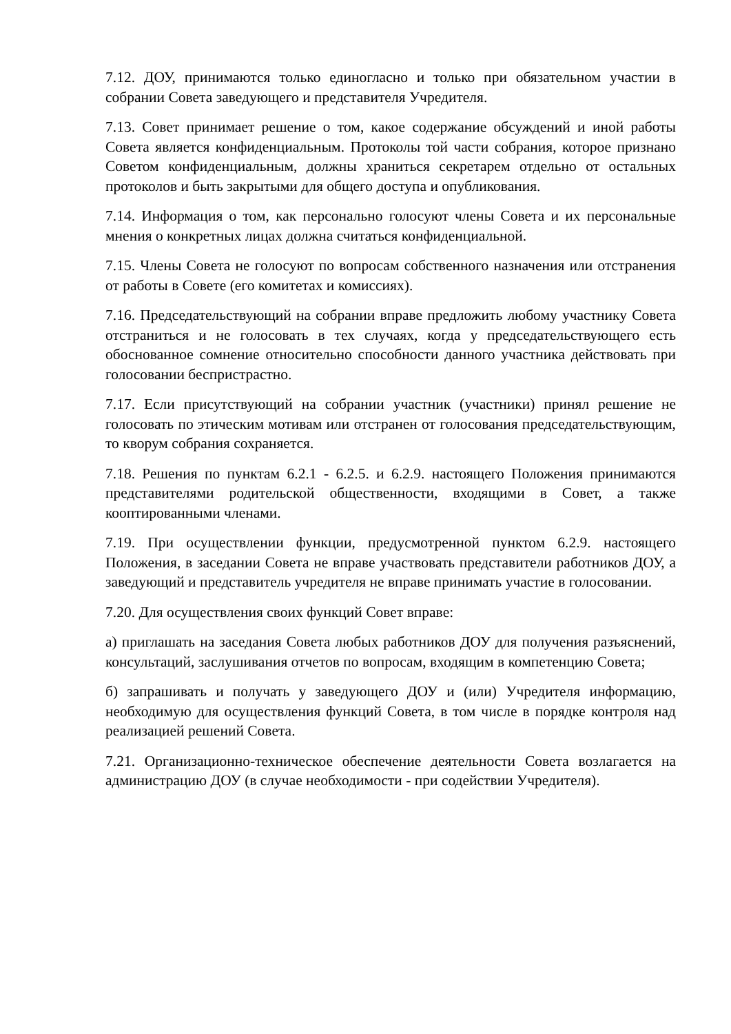7.12. ДОУ, принимаются только единогласно и только при обязательном участии в собрании Совета заведующего и представителя Учредителя.
7.13. Совет принимает решение о том, какое содержание обсуждений и иной работы Совета является конфиденциальным. Протоколы той части собрания, которое признано Советом конфиденциальным, должны храниться секретарем отдельно от остальных протоколов и быть закрытыми для общего доступа и опубликования.
7.14. Информация о том, как персонально голосуют члены Совета и их персональные мнения о конкретных лицах должна считаться конфиденциальной.
7.15. Члены Совета не голосуют по вопросам собственного назначения или отстранения от работы в Совете (его комитетах и комиссиях).
7.16. Председательствующий на собрании вправе предложить любому участнику Совета отстраниться и не голосовать в тех случаях, когда у председательствующего есть обоснованное сомнение относительно способности данного участника действовать при голосовании беспристрастно.
7.17. Если присутствующий на собрании участник (участники) принял решение не голосовать по этическим мотивам или отстранен от голосования председательствующим, то кворум собрания сохраняется.
7.18. Решения по пунктам 6.2.1 - 6.2.5. и 6.2.9. настоящего Положения принимаются представителями родительской общественности, входящими в Совет, а также кооптированными членами.
7.19. При осуществлении функции, предусмотренной пунктом 6.2.9. настоящего Положения, в заседании Совета не вправе участвовать представители работников ДОУ, а заведующий и представитель учредителя не вправе принимать участие в голосовании.
7.20. Для осуществления своих функций Совет вправе:
а) приглашать на заседания Совета любых работников ДОУ для получения разъяснений, консультаций, заслушивания отчетов по вопросам, входящим в компетенцию Совета;
б) запрашивать и получать у заведующего ДОУ и (или) Учредителя информацию, необходимую для осуществления функций Совета, в том числе в порядке контроля над реализацией решений Совета.
7.21. Организационно-техническое обеспечение деятельности Совета возлагается на администрацию ДОУ (в случае необходимости - при содействии Учредителя).